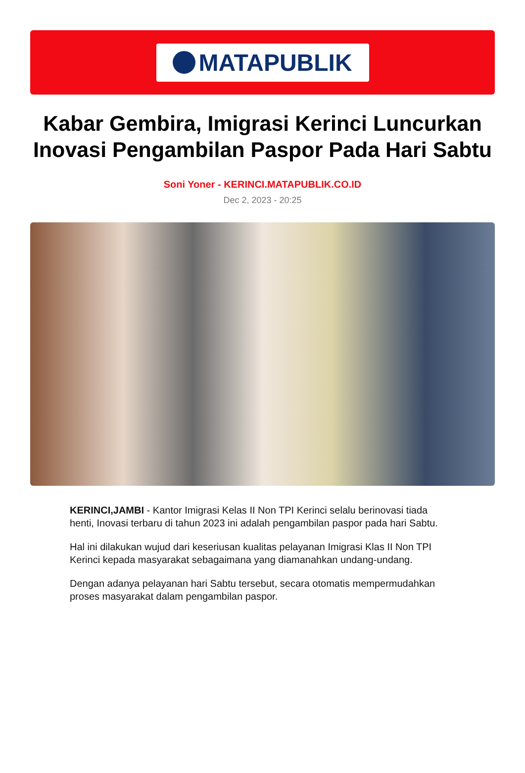MATAPUBLIK
Kabar Gembira, Imigrasi Kerinci Luncurkan Inovasi Pengambilan Paspor Pada Hari Sabtu
Soni Yoner - KERINCI.MATAPUBLIK.CO.ID
Dec 2, 2023 - 20:25
KERINCI,JAMBI - Kantor Imigrasi Kelas II Non TPI Kerinci selalu berinovasi tiada henti, Inovasi terbaru di tahun 2023 ini adalah pengambilan paspor pada hari Sabtu.
Hal ini dilakukan wujud dari keseriusan kualitas pelayanan Imigrasi Klas II Non TPI Kerinci kepada masyarakat sebagaimana yang diamanahkan undang-undang.
Dengan adanya pelayanan hari Sabtu tersebut, secara otomatis mempermudahkan proses masyarakat dalam pengambilan paspor.